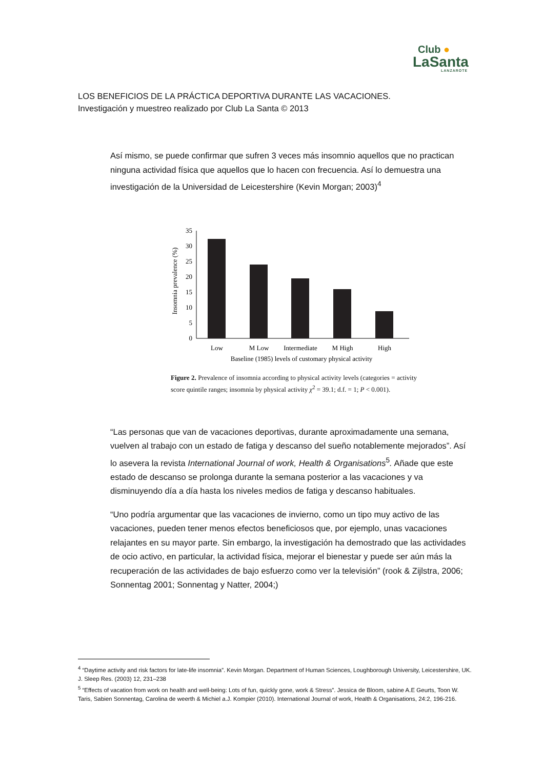Club ●
LaSanta
LANZAROTE
LOS BENEFICIOS DE LA PRÁCTICA DEPORTIVA DURANTE LAS VACACIONES.
Investigación y muestreo realizado por Club La Santa © 2013
Así mismo, se puede confirmar que sufren 3 veces más insomnio aquellos que no practican ninguna actividad física que aquellos que lo hacen con frecuencia. Así lo demuestra una investigación de la Universidad de Leicestershire (Kevin Morgan; 2003)<sup>4</sup>
Insomnia prevalence (%)
35
30
25
20
15
10
5
0
Low
M Low
Intermediate
M High
High
Baseline (1985) levels of customary physical activity
Figure 2. Prevalence of insomnia according to physical activity levels (categories = activity score quintile ranges; insomnia by physical activity χ<sup>2</sup> = 39.1; d.f. = 1; P < 0.001).
“Las personas que van de vacaciones deportivas, durante aproximadamente una semana, vuelven al trabajo con un estado de fatiga y descanso del sueño notablemente mejorados”. Así lo asevera la revista International Journal of work, Health & Organisations<sup>5</sup>. Añade que este estado de descanso se prolonga durante la semana posterior a las vacaciones y va disminuyendo día a día hasta los niveles medios de fatiga y descanso habituales.
“Uno podría argumentar que las vacaciones de invierno, como un tipo muy activo de las vacaciones, pueden tener menos efectos beneficiosos que, por ejemplo, unas vacaciones relajantes en su mayor parte. Sin embargo, la investigación ha demostrado que las actividades de ocio activo, en particular, la actividad física, mejorar el bienestar y puede ser aún más la recuperación de las actividades de bajo esfuerzo como ver la televisión” (rook & Zijlstra, 2006; Sonnentag 2001; Sonnentag y Natter, 2004;)
<sup>4</sup> “Daytime activity and risk factors for late-life insomnia”. Kevin Morgan. Department of Human Sciences, Loughborough University, Leicestershire, UK. J. Sleep Res. (2003) 12, 231–238
<sup>5</sup> “Effects of vacation from work on health and well-being: Lots of fun, quickly gone, work & Stress”. Jessica de Bloom, sabine A.E Geurts, Toon W. Taris, Sabien Sonnentag, Carolina de weerth & Michiel a.J. Kompier (2010). International Journal of work, Health & Organisations, 24:2, 196-216.